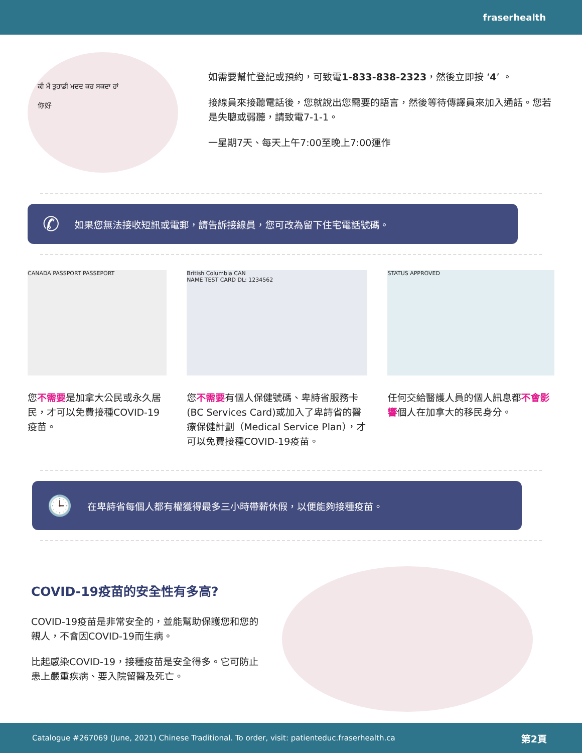fraserhealth
ਕੀ ਮੈਂ ਤੁਹਾਡੀ ਮਦਦ ਕਰ ਸਕਦਾ ਹਾਂ
你好
如需要幫忙登記或預約，可致電1-833-838-2323，然後立即按 ‘4’ 。
接線員來接聽電話後，您就說出您需要的語言，然後等待傳譯員來加入通話。您若是失聰或弱聽，請致電7-1-1。
一星期7天、每天上午7:00至晚上7:00運作
✆ 如果您無法接收短訊或電郵，請告訴接線員，您可改為留下住宅電話號碼。
CANADA PASSPORT PASSEPORT
您不需要是加拿大公民或永久居民，才可以免費接種COVID-19疫苗。
British Columbia CAN
NAME TEST CARD DL: 1234562
您不需要有個人保健號碼、卑詩省服務卡(BC Services Card)或加入了卑詩省的醫療保健計劃（Medical Service Plan），才可以免費接種COVID-19疫苗。
STATUS APPROVED
任何交給醫護人員的個人訊息都不會影響個人在加拿大的移民身分。
🕒 在卑詩省每個人都有權獲得最多三小時帶薪休假，以便能夠接種疫苗。
COVID-19疫苗的安全性有多高?
COVID-19疫苗是非常安全的，並能幫助保護您和您的親人，不會因COVID-19而生病。
比起感染COVID-19，接種疫苗是安全得多。它可防止患上嚴重疾病、要入院留醫及死亡。
Catalogue #267069 (June, 2021) Chinese Traditional. To order, visit: patienteduc.fraserhealth.ca 第2頁